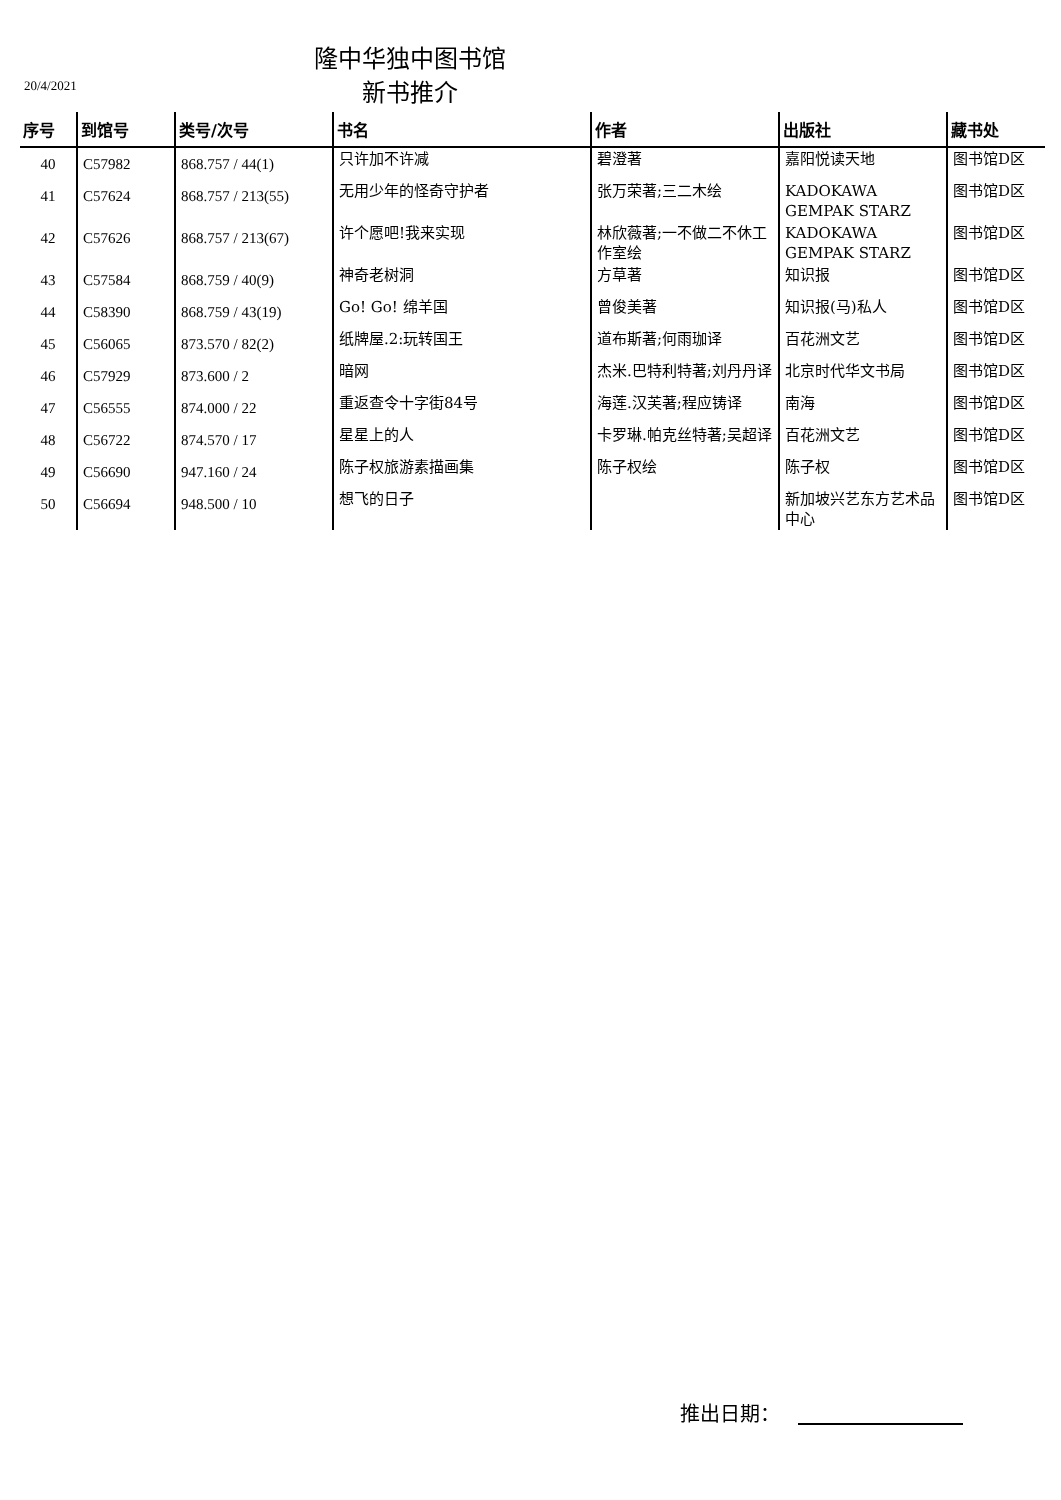隆中华独中图书馆
新书推介
20/4/2021
| 序号 | 到馆号 | 类号/次号 | 书名 | 作者 | 出版社 | 藏书处 |
| --- | --- | --- | --- | --- | --- | --- |
| 40 | C57982 | 868.757 / 44(1) | 只许加不许减 | 碧澄著 | 嘉阳悦读天地 | 图书馆D区 |
| 41 | C57624 | 868.757 / 213(55) | 无用少年的怪奇守护者 | 张万荣著;三二木绘 | KADOKAWA GEMPAK STARZ | 图书馆D区 |
| 42 | C57626 | 868.757 / 213(67) | 许个愿吧!我来实现 | 林欣薇著;一不做二不休工作室绘 | KADOKAWA GEMPAK STARZ | 图书馆D区 |
| 43 | C57584 | 868.759 / 40(9) | 神奇老树洞 | 方草著 | 知识报 | 图书馆D区 |
| 44 | C58390 | 868.759 / 43(19) | Go! Go! 绵羊国 | 曾俊美著 | 知识报(马)私人 | 图书馆D区 |
| 45 | C56065 | 873.570 / 82(2) | 纸牌屋.2:玩转国王 | 道布斯著;何雨珈译 | 百花洲文艺 | 图书馆D区 |
| 46 | C57929 | 873.600 / 2 | 暗网 | 杰米.巴特利特著;刘丹丹译 | 北京时代华文书局 | 图书馆D区 |
| 47 | C56555 | 874.000 / 22 | 重返查令十字街84号 | 海莲.汉芙著;程应铸译 | 南海 | 图书馆D区 |
| 48 | C56722 | 874.570 / 17 | 星星上的人 | 卡罗琳.帕克丝特著;吴超译 | 百花洲文艺 | 图书馆D区 |
| 49 | C56690 | 947.160 / 24 | 陈子权旅游素描画集 | 陈子权绘 | 陈子权 | 图书馆D区 |
| 50 | C56694 | 948.500 / 10 | 想飞的日子 | | 新加坡兴艺东方艺术品中心 | 图书馆D区 |
推出日期：